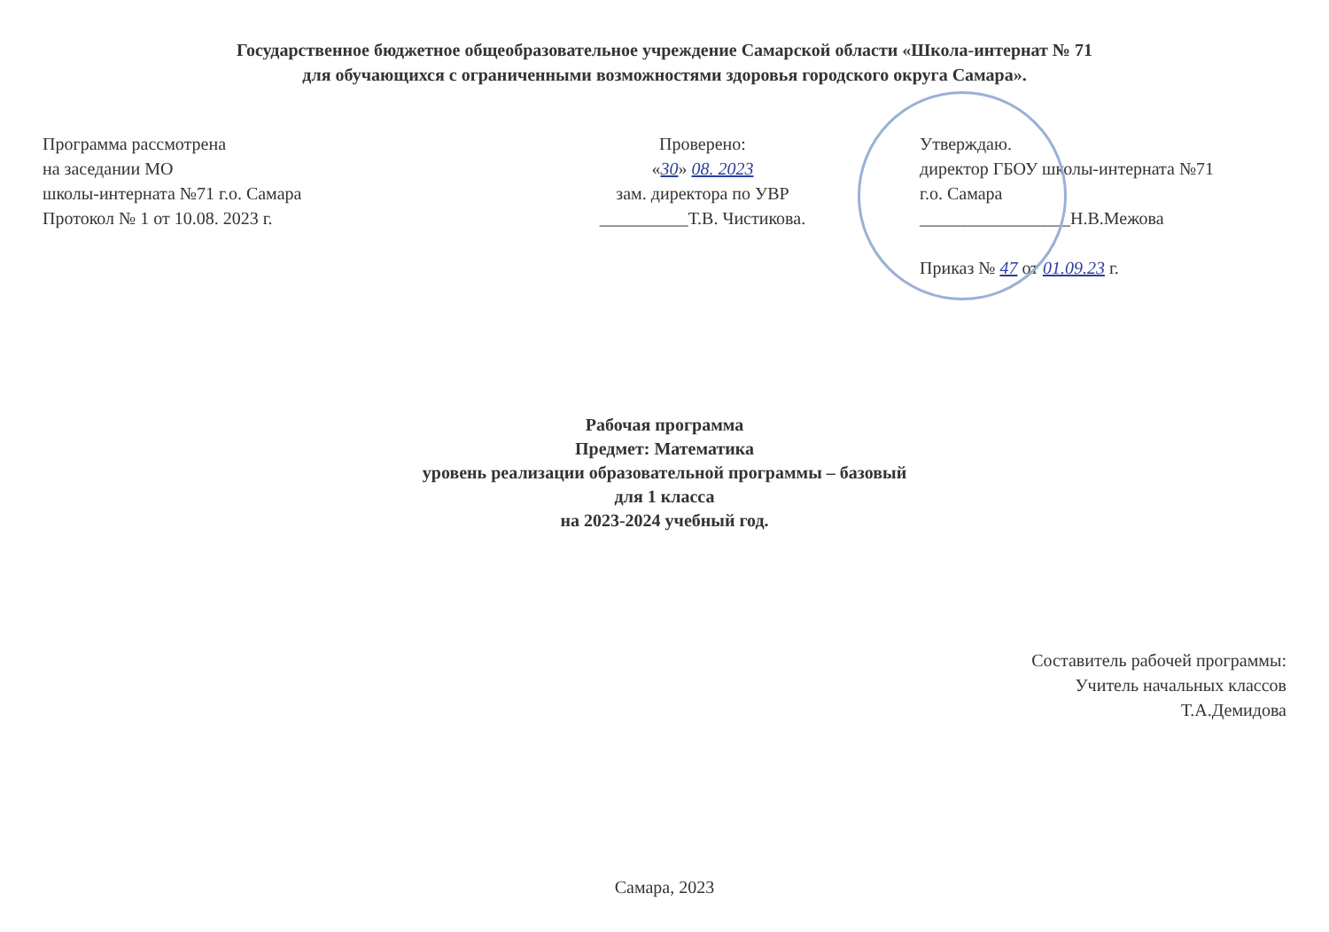Государственное бюджетное общеобразовательное учреждение Самарской области «Школа-интернат № 71
для обучающихся с ограниченными возможностями здоровья городского округа Самара».
Программа рассмотрена
на заседании МО
школы-интерната №71 г.о. Самара
Протокол № 1 от 10.08. 2023 г.
Проверено:
«30» 08. 2023
зам. директора по УВР
__________Т.В. Чистикова.
Утверждаю.
директор ГБОУ школы-интерната №71
г.о. Самара
_________________Н.В.Межова
Приказ № 47 от 01.09.23 г.
Рабочая программа
Предмет: Математика
уровень реализации образовательной программы – базовый
для 1 класса
на 2023-2024 учебный год.
Составитель рабочей программы:
Учитель начальных классов
Т.А.Демидова
Самара, 2023